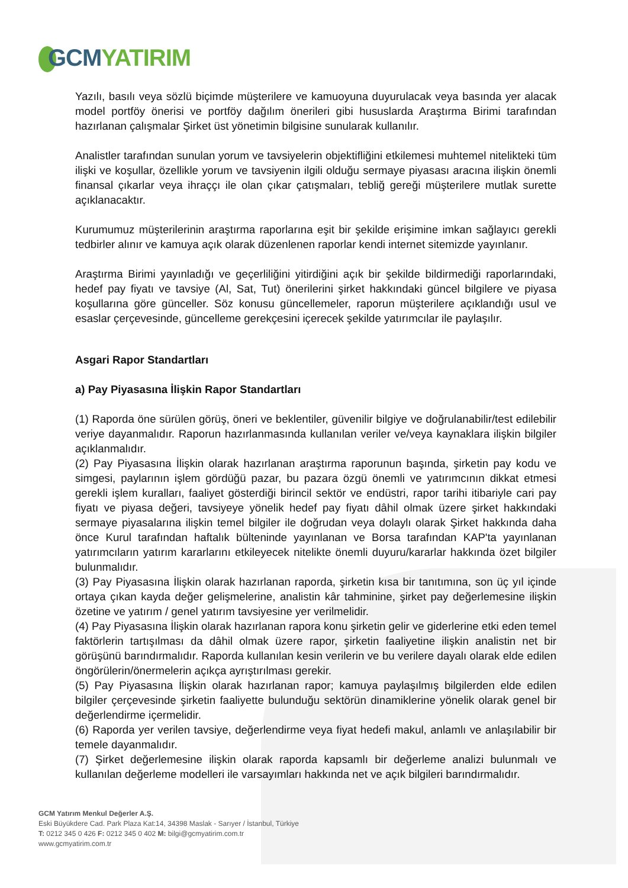GCM YATIRIM
Yazılı, basılı veya sözlü biçimde müşterilere ve kamuoyuna duyurulacak veya basında yer alacak model portföy önerisi ve portföy dağılım önerileri gibi hususlarda Araştırma Birimi tarafından hazırlanan çalışmalar Şirket üst yönetimin bilgisine sunularak kullanılır.
Analistler tarafından sunulan yorum ve tavsiyelerin objektifliğini etkilemesi muhtemel nitelikteki tüm ilişki ve koşullar, özellikle yorum ve tavsiyenin ilgili olduğu sermaye piyasası aracına ilişkin önemli finansal çıkarlar veya ihraççı ile olan çıkar çatışmaları, tebliğ gereği müşterilere mutlak surette açıklanacaktır.
Kurumumuz müşterilerinin araştırma raporlarına eşit bir şekilde erişimine imkan sağlayıcı gerekli tedbirler alınır ve kamuya açık olarak düzenlenen raporlar kendi internet sitemizde yayınlanır.
Araştırma Birimi yayınladığı ve geçerliliğini yitirdiğini açık bir şekilde bildirmediği raporlarındaki, hedef pay fiyatı ve tavsiye (Al, Sat, Tut) önerilerini şirket hakkındaki güncel bilgilere ve piyasa koşullarına göre günceller. Söz konusu güncellemeler, raporun müşterilere açıklandığı usul ve esaslar çerçevesinde, güncelleme gerekçesini içerecek şekilde yatırımcılar ile paylaşılır.
Asgari Rapor Standartları
a) Pay Piyasasına İlişkin Rapor Standartları
(1) Raporda öne sürülen görüş, öneri ve beklentiler, güvenilir bilgiye ve doğrulanabilir/test edilebilir veriye dayanmalıdır. Raporun hazırlanmasında kullanılan veriler ve/veya kaynaklara ilişkin bilgiler açıklanmalıdır.
(2) Pay Piyasasına İlişkin olarak hazırlanan araştırma raporunun başında, şirketin pay kodu ve simgesi, paylarının işlem gördüğü pazar, bu pazara özgü önemli ve yatırımcının dikkat etmesi gerekli işlem kuralları, faaliyet gösterdiği birincil sektör ve endüstri, rapor tarihi itibariyle cari pay fiyatı ve piyasa değeri, tavsiyeye yönelik hedef pay fiyatı dâhil olmak üzere şirket hakkındaki sermaye piyasalarına ilişkin temel bilgiler ile doğrudan veya dolaylı olarak Şirket hakkında daha önce Kurul tarafından haftalık bülteninde yayınlanan ve Borsa tarafından KAP'ta yayınlanan yatırımcıların yatırım kararlarını etkileyecek nitelikte önemli duyuru/kararlar hakkında özet bilgiler bulunmalıdır.
(3) Pay Piyasasına İlişkin olarak hazırlanan raporda, şirketin kısa bir tanıtımına, son üç yıl içinde ortaya çıkan kayda değer gelişmelerine, analistin kâr tahminine, şirket pay değerlemesine ilişkin özetine ve yatırım / genel yatırım tavsiyesine yer verilmelidir.
(4) Pay Piyasasına İlişkin olarak hazırlanan rapora konu şirketin gelir ve giderlerine etki eden temel faktörlerin tartışılması da dâhil olmak üzere rapor, şirketin faaliyetine ilişkin analistin net bir görüşünü barındırmalıdır. Raporda kullanılan kesin verilerin ve bu verilere dayalı olarak elde edilen öngörülerin/önermelerin açıkça ayrıştırılması gerekir.
(5) Pay Piyasasına İlişkin olarak hazırlanan rapor; kamuya paylaşılmış bilgilerden elde edilen bilgiler çerçevesinde şirketin faaliyette bulunduğu sektörün dinamiklerine yönelik olarak genel bir değerlendirme içermelidir.
(6) Raporda yer verilen tavsiye, değerlendirme veya fiyat hedefi makul, anlamlı ve anlaşılabilir bir temele dayanmalıdır.
(7) Şirket değerlemesine ilişkin olarak raporda kapsamlı bir değerleme analizi bulunmalı ve kullanılan değerleme modelleri ile varsayımları hakkında net ve açık bilgileri barındırmalıdır.
GCM Yatırım Menkul Değerler A.Ş.
Eski Büyükdere Cad. Park Plaza Kat:14, 34398 Maslak - Sarıyer / İstanbul, Türkiye
T: 0212 345 0 426 F: 0212 345 0 402 M: bilgi@gcmyatirim.com.tr
www.gcmyatirim.com.tr